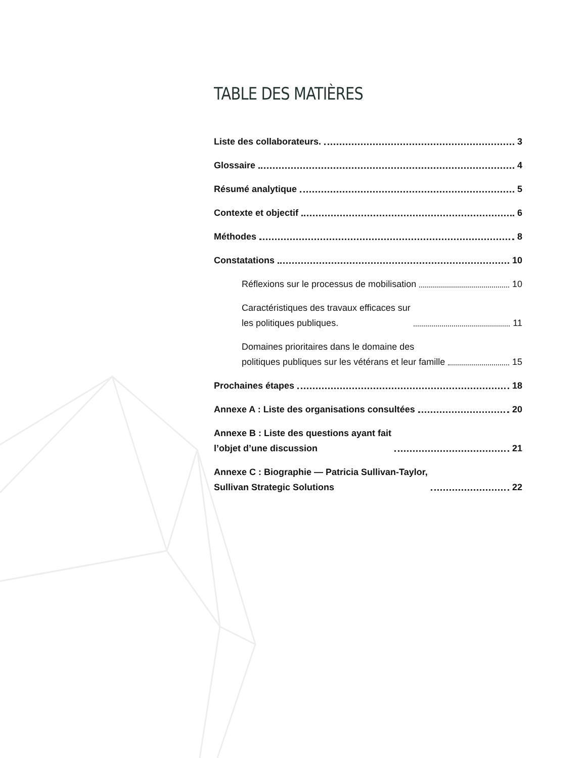TABLE DES MATIÈRES
Liste des collaborateurs. 3
Glossaire 4
Résumé analytique 5
Contexte et objectif 6
Méthodes 8
Constatations 10
Réflexions sur le processus de mobilisation 10
Caractéristiques des travaux efficaces sur
les politiques publiques. 11
Domaines prioritaires dans le domaine des
politiques publiques sur les vétérans et leur famille 15
Prochaines étapes 18
Annexe A : Liste des organisations consultées 20
Annexe B : Liste des questions ayant fait
l’objet d’une discussion 21
Annexe C : Biographie — Patricia Sullivan-Taylor,
Sullivan Strategic Solutions 22